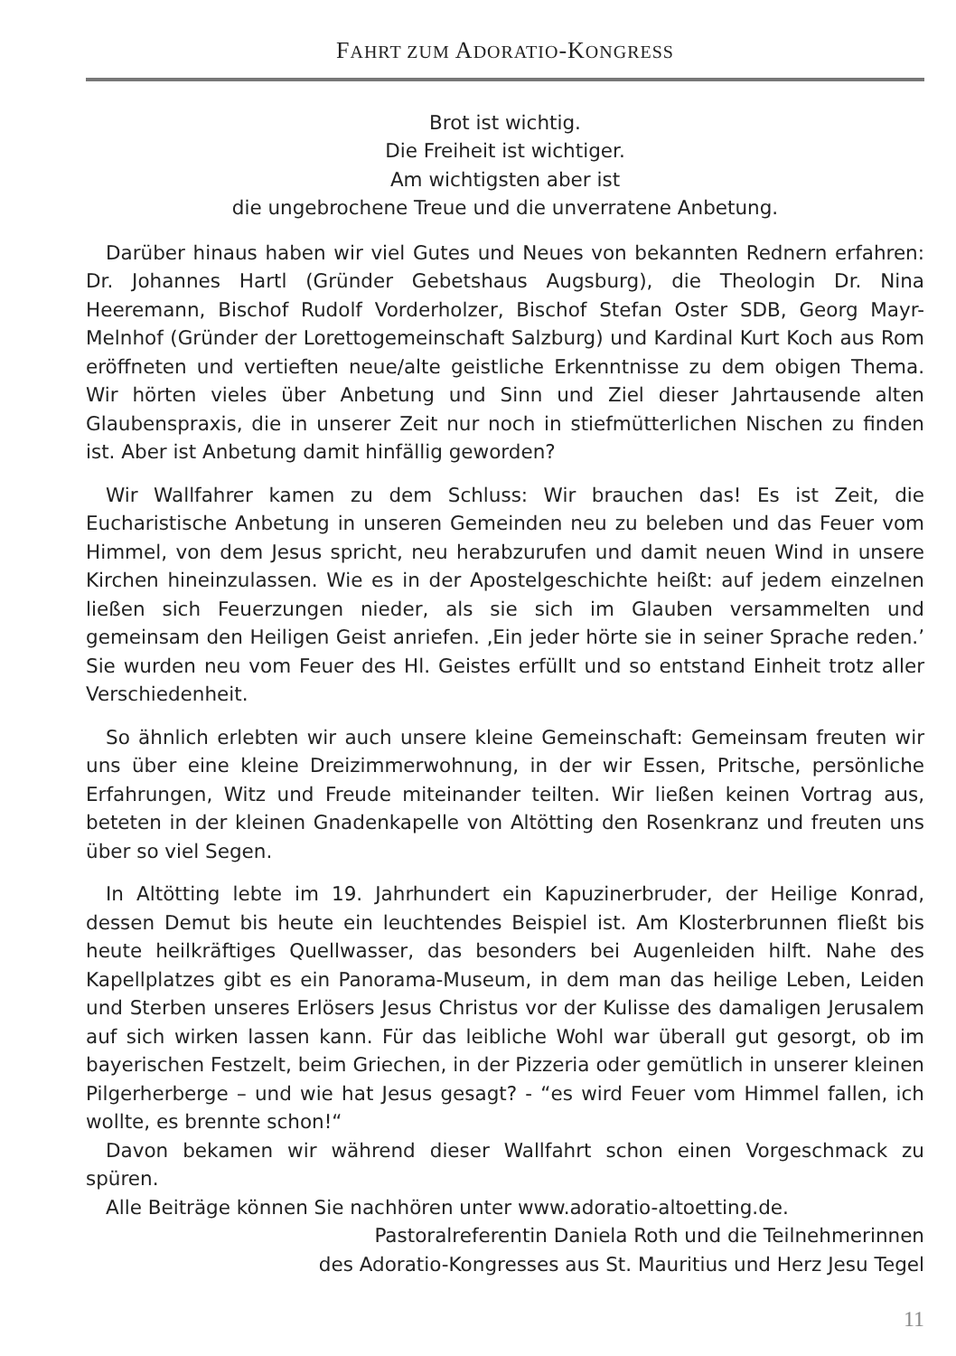FAHRT ZUM ADORATIO-KONGRESS
Brot ist wichtig.
Die Freiheit ist wichtiger.
Am wichtigsten aber ist
die ungebrochene Treue und die unverratene Anbetung.
Darüber hinaus haben wir viel Gutes und Neues von bekannten Rednern erfahren: Dr. Johannes Hartl (Gründer Gebetshaus Augsburg), die Theologin Dr. Nina Heeremann, Bischof Rudolf Vorderholzer, Bischof Stefan Oster SDB, Georg Mayr-Melnhof (Gründer der Lorettogemeinschaft Salzburg) und Kardinal Kurt Koch aus Rom eröffneten und vertieften neue/alte geistliche Erkenntnisse zu dem obigen Thema. Wir hörten vieles über Anbetung und Sinn und Ziel dieser Jahrtausende alten Glaubenspraxis, die in unserer Zeit nur noch in stiefmütterlichen Nischen zu finden ist. Aber ist Anbetung damit hinfällig geworden?
Wir Wallfahrer kamen zu dem Schluss: Wir brauchen das! Es ist Zeit, die Eucharistische Anbetung in unseren Gemeinden neu zu beleben und das Feuer vom Himmel, von dem Jesus spricht, neu herabzurufen und damit neuen Wind in unsere Kirchen hineinzulassen. Wie es in der Apostelgeschichte heißt: auf jedem einzelnen ließen sich Feuerzungen nieder, als sie sich im Glauben versammelten und gemeinsam den Heiligen Geist anriefen. ‚Ein jeder hörte sie in seiner Sprache reden.’ Sie wurden neu vom Feuer des Hl. Geistes erfüllt und so entstand Einheit trotz aller Verschiedenheit.
So ähnlich erlebten wir auch unsere kleine Gemeinschaft: Gemeinsam freuten wir uns über eine kleine Dreizimmerwohnung, in der wir Essen, Pritsche, persönliche Erfahrungen, Witz und Freude miteinander teilten. Wir ließen keinen Vortrag aus, beteten in der kleinen Gnadenkapelle von Altötting den Rosenkranz und freuten uns über so viel Segen.
In Altötting lebte im 19. Jahrhundert ein Kapuzinerbruder, der Heilige Konrad, dessen Demut bis heute ein leuchtendes Beispiel ist. Am Klosterbrunnen fließt bis heute heilkräftiges Quellwasser, das besonders bei Augenleiden hilft. Nahe des Kapellplatzes gibt es ein Panorama-Museum, in dem man das heilige Leben, Leiden und Sterben unseres Erlösers Jesus Christus vor der Kulisse des damaligen Jerusalem auf sich wirken lassen kann. Für das leibliche Wohl war überall gut gesorgt, ob im bayerischen Festzelt, beim Griechen, in der Pizzeria oder gemütlich in unserer kleinen Pilgerherberge – und wie hat Jesus gesagt? - “es wird Feuer vom Himmel fallen, ich wollte, es brennte schon!“
Davon bekamen wir während dieser Wallfahrt schon einen Vorgeschmack zu spüren.
Alle Beiträge können Sie nachhören unter www.adoratio-altoetting.de.
Pastoralreferentin Daniela Roth und die Teilnehmerinnen
des Adoratio-Kongresses aus St. Mauritius und Herz Jesu Tegel
11